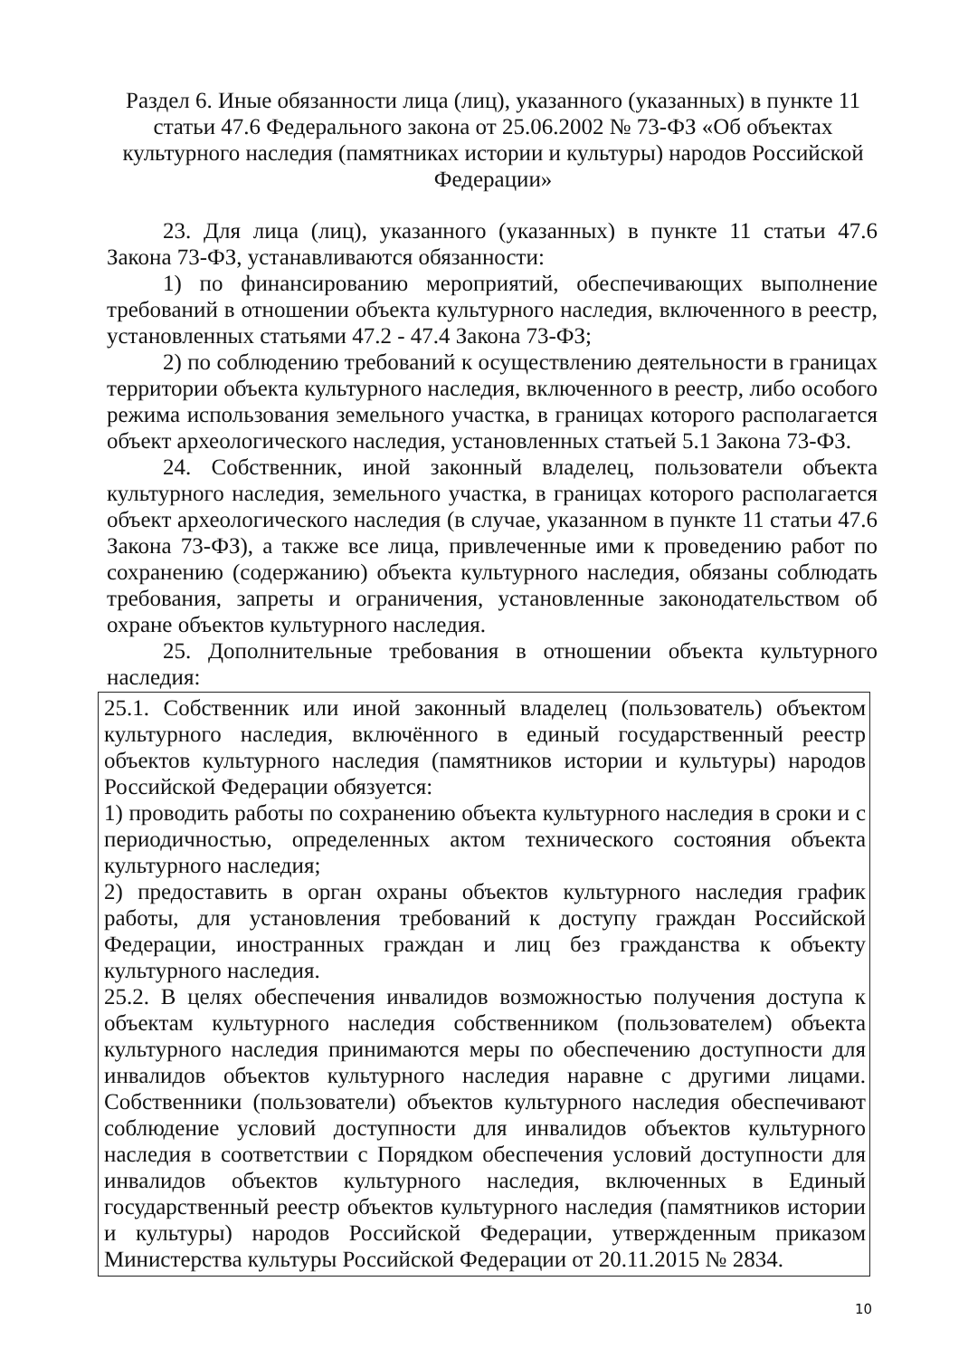Раздел 6. Иные обязанности лица (лиц), указанного (указанных) в пункте 11 статьи 47.6 Федерального закона от 25.06.2002 № 73-ФЗ «Об объектах культурного наследия (памятниках истории и культуры) народов Российской Федерации»
23. Для лица (лиц), указанного (указанных) в пункте 11 статьи 47.6 Закона 73-ФЗ, устанавливаются обязанности:
1) по финансированию мероприятий, обеспечивающих выполнение требований в отношении объекта культурного наследия, включенного в реестр, установленных статьями 47.2 - 47.4 Закона 73-ФЗ;
2) по соблюдению требований к осуществлению деятельности в границах территории объекта культурного наследия, включенного в реестр, либо особого режима использования земельного участка, в границах которого располагается объект археологического наследия, установленных статьей 5.1 Закона 73-ФЗ.
24. Собственник, иной законный владелец, пользователи объекта культурного наследия, земельного участка, в границах которого располагается объект археологического наследия (в случае, указанном в пункте 11 статьи 47.6 Закона 73-ФЗ), а также все лица, привлеченные ими к проведению работ по сохранению (содержанию) объекта культурного наследия, обязаны соблюдать требования, запреты и ограничения, установленные законодательством об охране объектов культурного наследия.
25. Дополнительные требования в отношении объекта культурного наследия:
25.1. Собственник или иной законный владелец (пользователь) объектом культурного наследия, включённого в единый государственный реестр объектов культурного наследия (памятников истории и культуры) народов Российской Федерации обязуется:
1) проводить работы по сохранению объекта культурного наследия в сроки и с периодичностью, определенных актом технического состояния объекта культурного наследия;
2) предоставить в орган охраны объектов культурного наследия график работы, для установления требований к доступу граждан Российской Федерации, иностранных граждан и лиц без гражданства к объекту культурного наследия.
25.2. В целях обеспечения инвалидов возможностью получения доступа к объектам культурного наследия собственником (пользователем) объекта культурного наследия принимаются меры по обеспечению доступности для инвалидов объектов культурного наследия наравне с другими лицами. Собственники (пользователи) объектов культурного наследия обеспечивают соблюдение условий доступности для инвалидов объектов культурного наследия в соответствии с Порядком обеспечения условий доступности для инвалидов объектов культурного наследия, включенных в Единый государственный реестр объектов культурного наследия (памятников истории и культуры) народов Российской Федерации, утвержденным приказом Министерства культуры Российской Федерации от 20.11.2015 № 2834.
10